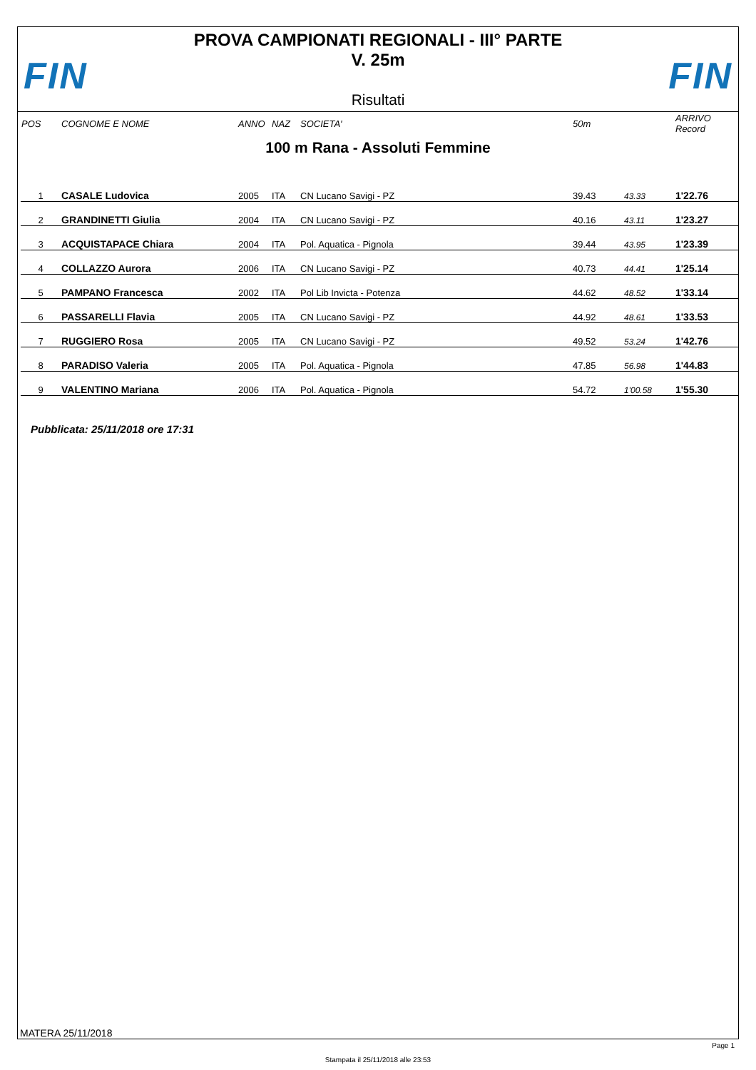FIN
PROVA CAMPIONATI REGIONALI - III° PARTE
V. 25m
Risultati
FIN
| POS | COGNOME E NOME | ANNO | NAZ | SOCIETA' | 50m | | ARRIVO Record |
| --- | --- | --- | --- | --- | --- | --- | --- |
100 m Rana - Assoluti Femmine
| 1 | CASALE Ludovica | 2005 | ITA | CN Lucano Savigi - PZ | 39.43 | 43.33 | 1'22.76 |
| 2 | GRANDINETTI Giulia | 2004 | ITA | CN Lucano Savigi - PZ | 40.16 | 43.11 | 1'23.27 |
| 3 | ACQUISTAPACE Chiara | 2004 | ITA | Pol. Aquatica - Pignola | 39.44 | 43.95 | 1'23.39 |
| 4 | COLLAZZO Aurora | 2006 | ITA | CN Lucano Savigi - PZ | 40.73 | 44.41 | 1'25.14 |
| 5 | PAMPANO Francesca | 2002 | ITA | Pol Lib Invicta - Potenza | 44.62 | 48.52 | 1'33.14 |
| 6 | PASSARELLI Flavia | 2005 | ITA | CN Lucano Savigi - PZ | 44.92 | 48.61 | 1'33.53 |
| 7 | RUGGIERO Rosa | 2005 | ITA | CN Lucano Savigi - PZ | 49.52 | 53.24 | 1'42.76 |
| 8 | PARADISO Valeria | 2005 | ITA | Pol. Aquatica - Pignola | 47.85 | 56.98 | 1'44.83 |
| 9 | VALENTINO Mariana | 2006 | ITA | Pol. Aquatica - Pignola | 54.72 | 1'00.58 | 1'55.30 |
Pubblicata: 25/11/2018 ore 17:31
MATERA 25/11/2018
Page 1
Stampata il 25/11/2018 alle 23:53